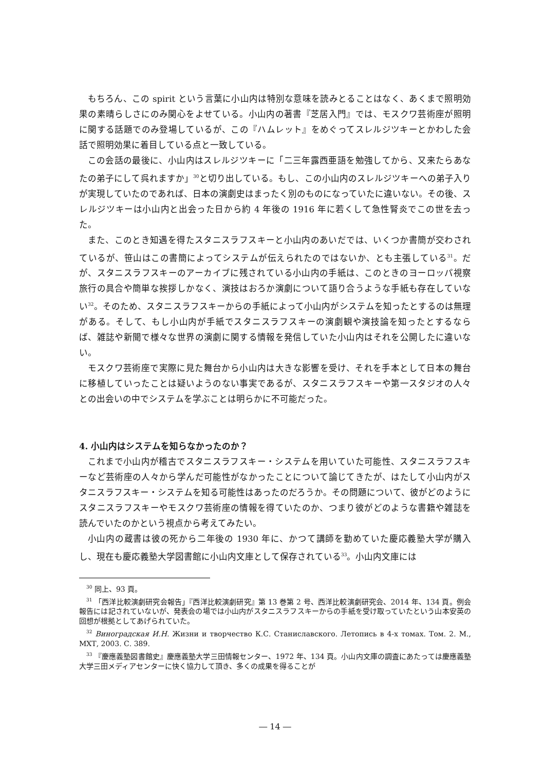もちろん、この spirit という言葉に小山内は特別な意味を読みとることはなく、あくまで照明効果の素晴らしさにのみ関心をよせている。小山内の著書『芝居入門』では、モスクワ芸術座が照明に関する話題でのみ登場しているが、この『ハムレット』をめぐってスレルジツキーとかわした会話で照明効果に着目している点と一致している。
この会話の最後に、小山内はスレルジツキーに「二三年露西亜語を勉強してから、又来たらあなたの弟子にして呉れますか」<sup>30</sup>と切り出している。もし、この小山内のスレルジツキーへの弟子入りが実現していたのであれば、日本の演劇史はまったく別のものになっていたに違いない。その後、スレルジツキーは小山内と出会った日から約 4 年後の 1916 年に若くして急性腎炎でこの世を去った。
また、このとき知遇を得たスタニスラフスキーと小山内のあいだでは、いくつか書簡が交わされているが、笹山はこの書簡によってシステムが伝えられたのではないか、とも主張している<sup>31</sup>。だが、スタニスラフスキーのアーカイブに残されている小山内の手紙は、このときのヨーロッパ視察旅行の具合や簡単な挨拶しかなく、演技はおろか演劇について語り合うような手紙も存在していない<sup>32</sup>。そのため、スタニスラフスキーからの手紙によって小山内がシステムを知ったとするのは無理がある。そして、もし小山内が手紙でスタニスラフスキーの演劇観や演技論を知ったとするならば、雑誌や新聞で様々な世界の演劇に関する情報を発信していた小山内はそれを公開したに違いない。
モスクワ芸術座で実際に見た舞台から小山内は大きな影響を受け、それを手本として日本の舞台に移植していったことは疑いようのない事実であるが、スタニスラフスキーや第一スタジオの人々との出会いの中でシステムを学ぶことは明らかに不可能だった。
4. 小山内はシステムを知らなかったのか？
これまで小山内が稽古でスタニスラフスキー・システムを用いていた可能性、スタニスラフスキーなど芸術座の人々から学んだ可能性がなかったことについて論じてきたが、はたして小山内がスタニスラフスキー・システムを知る可能性はあったのだろうか。その問題について、彼がどのようにスタニスラフスキーやモスクワ芸術座の情報を得ていたのか、つまり彼がどのような書籍や雑誌を読んでいたのかという視点から考えてみたい。
小山内の蔵書は彼の死から二年後の 1930 年に、かつて講師を勤めていた慶応義塾大学が購入し、現在も慶応義塾大学図書館に小山内文庫として保存されている<sup>33</sup>。小山内文庫には
<sup>30</sup> 同上、93 頁。
<sup>31</sup> 「西洋比較演劇研究会報告」『西洋比較演劇研究』第 13 巻第 2 号、西洋比較演劇研究会、2014 年、134 頁。例会報告には記されていないが、発表会の場では小山内がスタニスラフスキーからの手紙を受け取っていたという山本安英の回想が根拠としてあげられていた。
<sup>32</sup> Виноградская И.Н. Жизни и творчество К.С. Станиславского. Летопись в 4-х томах. Том. 2. М., МХТ, 2003. С. 389.
<sup>33</sup> 『慶應義塾図書館史』慶應義塾大学三田情報センター、1972 年、134 頁。小山内文庫の調査にあたっては慶應義塾大学三田メディアセンターに快く協力して頂き、多くの成果を得ることが
― 14 ―